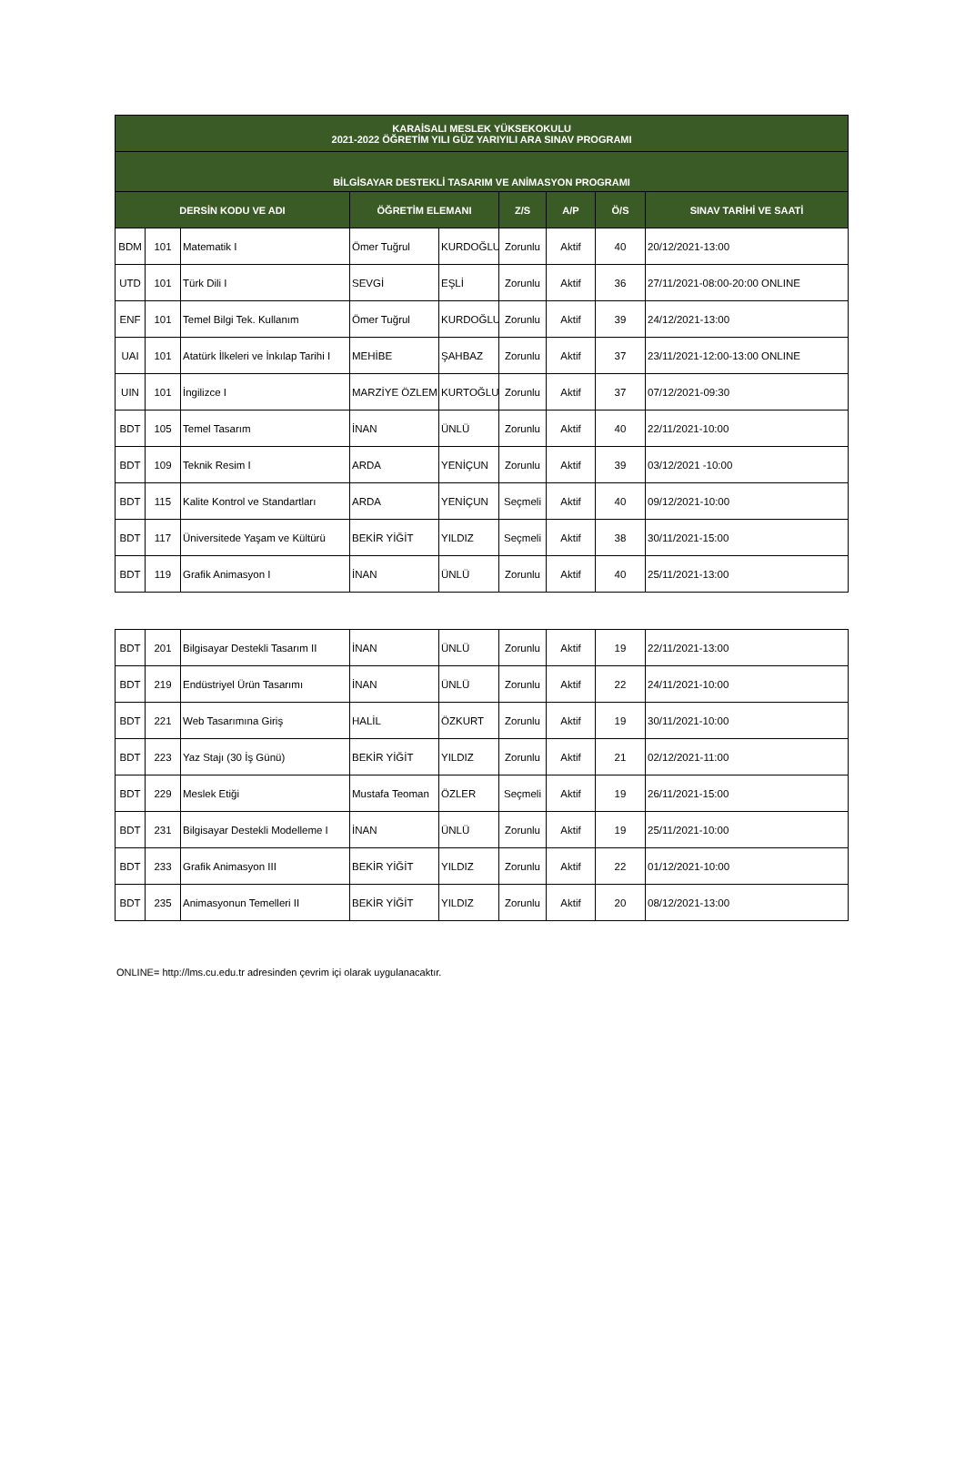| KARAİSALI MESLEK YÜKSEKOKULU 2021-2022 ÖĞRETİM YILI GÜZ YARIYILI ARA SINAV PROGRAMI | | | | | | | | |
| --- | --- | --- | --- | --- | --- | --- | --- | --- |
| BİLGİSAYAR DESTEKLİ TASARIM VE ANİMASYON PROGRAMI | | | | | | | | |
| DERSİN KODU VE ADI | | | ÖĞRETİM ELEMANI | | Z/S | A/P | Ö/S | SINAV TARİHİ VE SAATİ |
| BDM | 101 | Matematik I | Ömer Tuğrul | KURDOĞLU | Zorunlu | Aktif | 40 | 20/12/2021-13:00 |
| UTD | 101 | Türk Dili I | SEVGİ | EŞLİ | Zorunlu | Aktif | 36 | 27/11/2021-08:00-20:00 ONLINE |
| ENF | 101 | Temel Bilgi Tek. Kullanım | Ömer Tuğrul | KURDOĞLU | Zorunlu | Aktif | 39 | 24/12/2021-13:00 |
| UAI | 101 | Atatürk İlkeleri ve İnkılap Tarihi I | MEHİBE | ŞAHBAZ | Zorunlu | Aktif | 37 | 23/11/2021-12:00-13:00 ONLINE |
| UIN | 101 | İngilizce I | MARZİYE ÖZLEM | KURTOĞLU | Zorunlu | Aktif | 37 | 07/12/2021-09:30 |
| BDT | 105 | Temel Tasarım | İNAN | ÜNLÜ | Zorunlu | Aktif | 40 | 22/11/2021-10:00 |
| BDT | 109 | Teknik Resim I | ARDA | YENİÇUN | Zorunlu | Aktif | 39 | 03/12/2021 -10:00 |
| BDT | 115 | Kalite Kontrol ve Standartları | ARDA | YENİÇUN | Seçmeli | Aktif | 40 | 09/12/2021-10:00 |
| BDT | 117 | Üniversitede Yaşam ve Kültürü | BEKİR YİĞİT | YILDIZ | Seçmeli | Aktif | 38 | 30/11/2021-15:00 |
| BDT | 119 | Grafik Animasyon I | İNAN | ÜNLÜ | Zorunlu | Aktif | 40 | 25/11/2021-13:00 |
| BDT | 201 | Bilgisayar Destekli Tasarım II | İNAN | ÜNLÜ | Zorunlu | Aktif | 19 | 22/11/2021-13:00 |
| BDT | 219 | Endüstriyel Ürün Tasarımı | İNAN | ÜNLÜ | Zorunlu | Aktif | 22 | 24/11/2021-10:00 |
| BDT | 221 | Web Tasarımına Giriş | HALİL | ÖZKURT | Zorunlu | Aktif | 19 | 30/11/2021-10:00 |
| BDT | 223 | Yaz Stajı (30 İş Günü) | BEKİR YİĞİT | YILDIZ | Zorunlu | Aktif | 21 | 02/12/2021-11:00 |
| BDT | 229 | Meslek Etiği | Mustafa Teoman | ÖZLER | Seçmeli | Aktif | 19 | 26/11/2021-15:00 |
| BDT | 231 | Bilgisayar Destekli Modelleme I | İNAN | ÜNLÜ | Zorunlu | Aktif | 19 | 25/11/2021-10:00 |
| BDT | 233 | Grafik Animasyon III | BEKİR YİĞİT | YILDIZ | Zorunlu | Aktif | 22 | 01/12/2021-10:00 |
| BDT | 235 | Animasyonun Temelleri II | BEKİR YİĞİT | YILDIZ | Zorunlu | Aktif | 20 | 08/12/2021-13:00 |
ONLINE= http://lms.cu.edu.tr adresinden çevrim içi olarak uygulanacaktır.